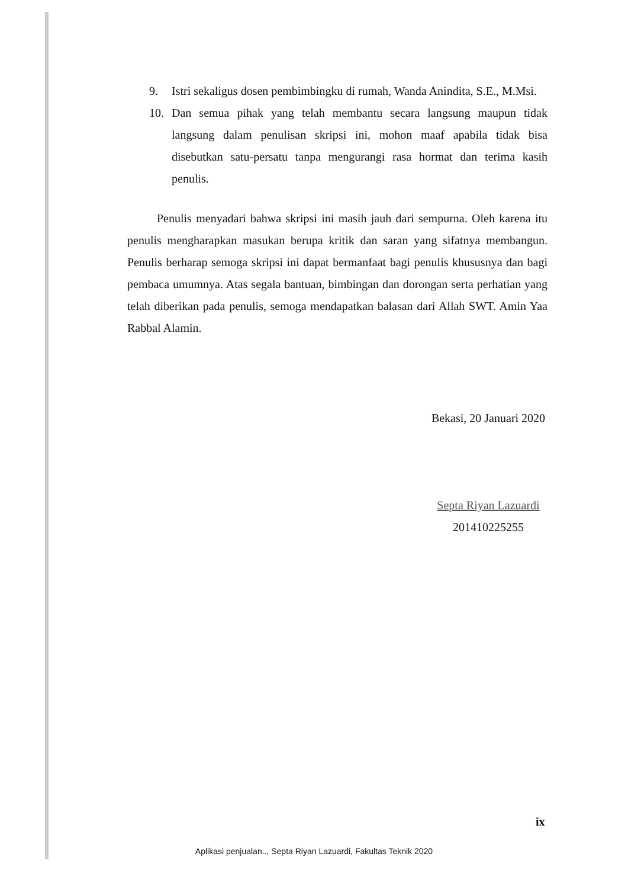9. Istri sekaligus dosen pembimbingku di rumah, Wanda Anindita, S.E., M.Msi.
10. Dan semua pihak yang telah membantu secara langsung maupun tidak langsung dalam penulisan skripsi ini, mohon maaf apabila tidak bisa disebutkan satu-persatu tanpa mengurangi rasa hormat dan terima kasih penulis.
Penulis menyadari bahwa skripsi ini masih jauh dari sempurna. Oleh karena itu penulis mengharapkan masukan berupa kritik dan saran yang sifatnya membangun. Penulis berharap semoga skripsi ini dapat bermanfaat bagi penulis khususnya dan bagi pembaca umumnya. Atas segala bantuan, bimbingan dan dorongan serta perhatian yang telah diberikan pada penulis, semoga mendapatkan balasan dari Allah SWT. Amin Yaa Rabbal Alamin.
Bekasi, 20 Januari 2020
Septa Riyan Lazuardi
201410225255
ix
Aplikasi penjualan.., Septa Riyan Lazuardi, Fakultas Teknik 2020